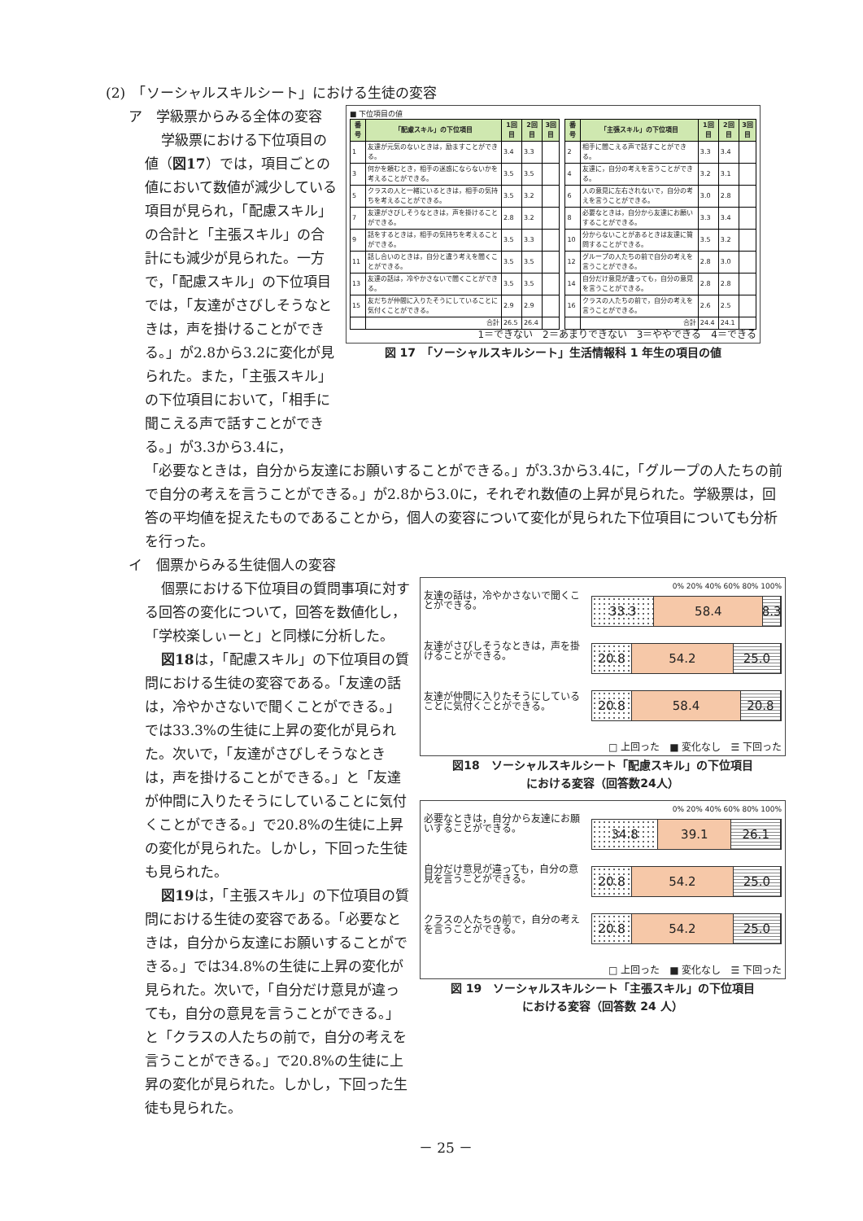(2)　「ソーシャルスキルシート」における生徒の変容
ア　学級票からみる全体の変容
学級票における下位項目の値（図17）では，項目ごとの値において数値が減少している項目が見られ，「配慮スキル」の合計と「主張スキル」の合計にも減少が見られた。一方で，「配慮スキル」の下位項目では，「友達がさびしそうなときは，声を掛けることができる。」が2.8から3.2に変化が見られた。また，「主張スキル」の下位項目において，「相手に聞こえる声で話すことができる。」が3.3から3.4に，
■ 下位項目の値
| 番号 | 「配慮スキル」の下位項目 | 1回目 | 2回目 | 3回目 |
| --- | --- | --- | --- | --- |
| 1 | 友達が元気のないときは，励ますことができる。 | 3.4 | 3.3 | |
| 3 | 何かを頼むとき，相手の迷惑にならないかを考えることができる。 | 3.5 | 3.5 | |
| 5 | クラスの人と一緒にいるときは，相手の気持ちを考えることができる。 | 3.5 | 3.2 | |
| 7 | 友達がさびしそうなときは，声を掛けることができる。 | 2.8 | 3.2 | |
| 9 | 話をするときは，相手の気持ちを考えることができる。 | 3.5 | 3.3 | |
| 11 | 話し合いのときは，自分と違う考えを聞くことができる。 | 3.5 | 3.5 | |
| 13 | 友達の話は，冷やかさないで聞くことができる。 | 3.5 | 3.5 | |
| 15 | 友だちが仲間に入りたそうにしていることに気付くことができる。 | 2.9 | 2.9 | |
| | 合計 | 26.5 | 26.4 | |
| 番号 | 「主張スキル」の下位項目 | 1回目 | 2回目 | 3回目 |
| --- | --- | --- | --- | --- |
| 2 | 相手に聞こえる声で話すことができる。 | 3.3 | 3.4 | |
| 4 | 友達に，自分の考えを言うことができる。 | 3.2 | 3.1 | |
| 6 | 人の意見に左右されないで，自分の考えを言うことができる。 | 3.0 | 2.8 | |
| 8 | 必要なときは，自分から友達にお願いすることができる。 | 3.3 | 3.4 | |
| 10 | 分からないことがあるときは友達に質問することができる。 | 3.5 | 3.2 | |
| 12 | グループの人たちの前で自分の考えを言うことができる。 | 2.8 | 3.0 | |
| 14 | 自分だけ意見が違っても，自分の意見を言うことができる。 | 2.8 | 2.8 | |
| 16 | クラスの人たちの前で，自分の考えを言うことができる。 | 2.6 | 2.5 | |
| | 合計 | 24.4 | 24.1 | |
1＝できない　2＝あまりできない　3＝ややできる　4＝できる
図 17　「ソーシャルスキルシート」生活情報科 1 年生の項目の値
「必要なときは，自分から友達にお願いすることができる。」が3.3から3.4に，「グループの人たちの前で自分の考えを言うことができる。」が2.8から3.0に，それぞれ数値の上昇が見られた。学級票は，回答の平均値を捉えたものであることから，個人の変容について変化が見られた下位項目についても分析を行った。
イ　個票からみる生徒個人の変容
個票における下位項目の質問事項に対する回答の変化について，回答を数値化し，「学校楽しぃーと」と同様に分析した。
図18は，「配慮スキル」の下位項目の質問における生徒の変容である。「友達の話は，冷やかさないで聞くことができる。」では33.3%の生徒に上昇の変化が見られた。次いで，「友達がさびしそうなときは，声を掛けることができる。」と「友達が仲間に入りたそうにしていることに気付くことができる。」で20.8%の生徒に上昇の変化が見られた。しかし，下回った生徒も見られた。
図19は，「主張スキル」の下位項目の質問における生徒の変容である。「必要なときは，自分から友達にお願いすることができる。」では34.8%の生徒に上昇の変化が見られた。次いで，「自分だけ意見が違っても，自分の意見を言うことができる。」と「クラスの人たちの前で，自分の考えを言うことができる。」で20.8%の生徒に上昇の変化が見られた。しかし，下回った生徒も見られた。
0% 20% 40% 60% 80% 100%
友達の話は，冷やかさないで聞くことができる。
友達がさびしそうなときは，声を掛けることができる。
友達が仲間に入りたそうにしていることに気付くことができる。
33.3 58.4 8.3
20.8 54.2 25.0
20.8 58.4 20.8
□ 上回った　■ 変化なし　☰ 下回った
図18　ソーシャルスキルシート「配慮スキル」の下位項目
における変容（回答数24人）
0% 20% 40% 60% 80% 100%
必要なときは，自分から友達にお願いすることができる。
自分だけ意見が違っても，自分の意見を言うことができる。
クラスの人たちの前で，自分の考えを言うことができる。
34.8 39.1 26.1
20.8 54.2 25.0
20.8 54.2 25.0
□ 上回った　■ 変化なし　☰ 下回った
図 19　ソーシャルスキルシート「主張スキル」の下位項目
における変容（回答数 24 人）
－ 25 －